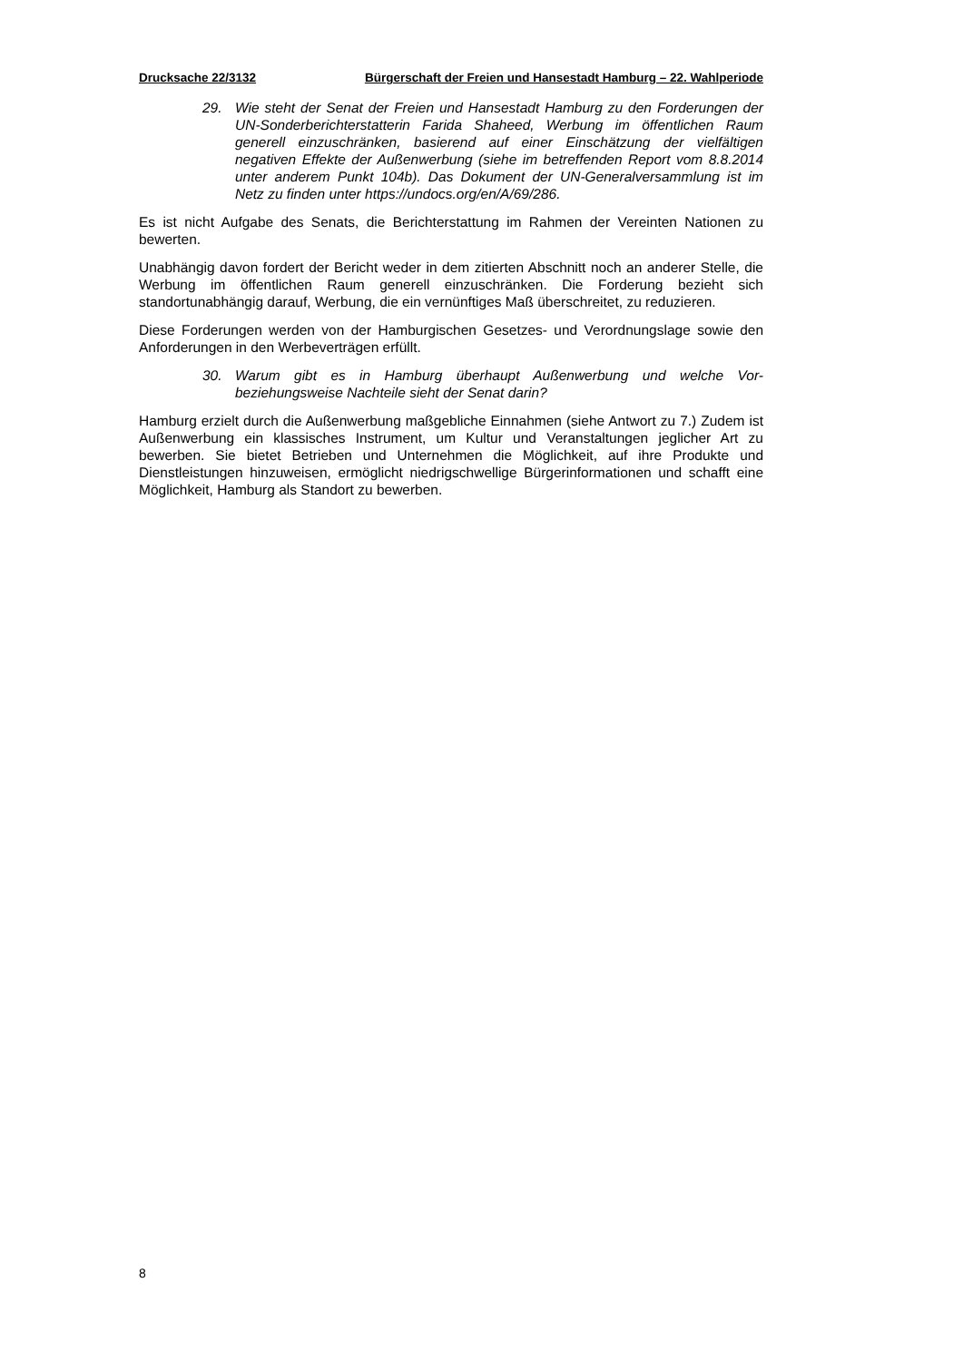Drucksache 22/3132 Bürgerschaft der Freien und Hansestadt Hamburg – 22. Wahlperiode
29. Wie steht der Senat der Freien und Hansestadt Hamburg zu den Forderungen der UN-Sonderberichterstatterin Farida Shaheed, Werbung im öffentlichen Raum generell einzuschränken, basierend auf einer Einschätzung der vielfältigen negativen Effekte der Außenwerbung (siehe im betreffenden Report vom 8.8.2014 unter anderem Punkt 104b). Das Dokument der UN-Generalversammlung ist im Netz zu finden unter https://undocs.org/en/A/69/286.
Es ist nicht Aufgabe des Senats, die Berichterstattung im Rahmen der Vereinten Nationen zu bewerten.
Unabhängig davon fordert der Bericht weder in dem zitierten Abschnitt noch an anderer Stelle, die Werbung im öffentlichen Raum generell einzuschränken. Die Forderung bezieht sich standortunabhängig darauf, Werbung, die ein vernünftiges Maß überschreitet, zu reduzieren.
Diese Forderungen werden von der Hamburgischen Gesetzes- und Verordnungslage sowie den Anforderungen in den Werbeverträgen erfüllt.
30. Warum gibt es in Hamburg überhaupt Außenwerbung und welche Vor- beziehungsweise Nachteile sieht der Senat darin?
Hamburg erzielt durch die Außenwerbung maßgebliche Einnahmen (siehe Antwort zu 7.) Zudem ist Außenwerbung ein klassisches Instrument, um Kultur und Veranstaltungen jeglicher Art zu bewerben. Sie bietet Betrieben und Unternehmen die Möglichkeit, auf ihre Produkte und Dienstleistungen hinzuweisen, ermöglicht niedrigschwellige Bürgerinformationen und schafft eine Möglichkeit, Hamburg als Standort zu bewerben.
8